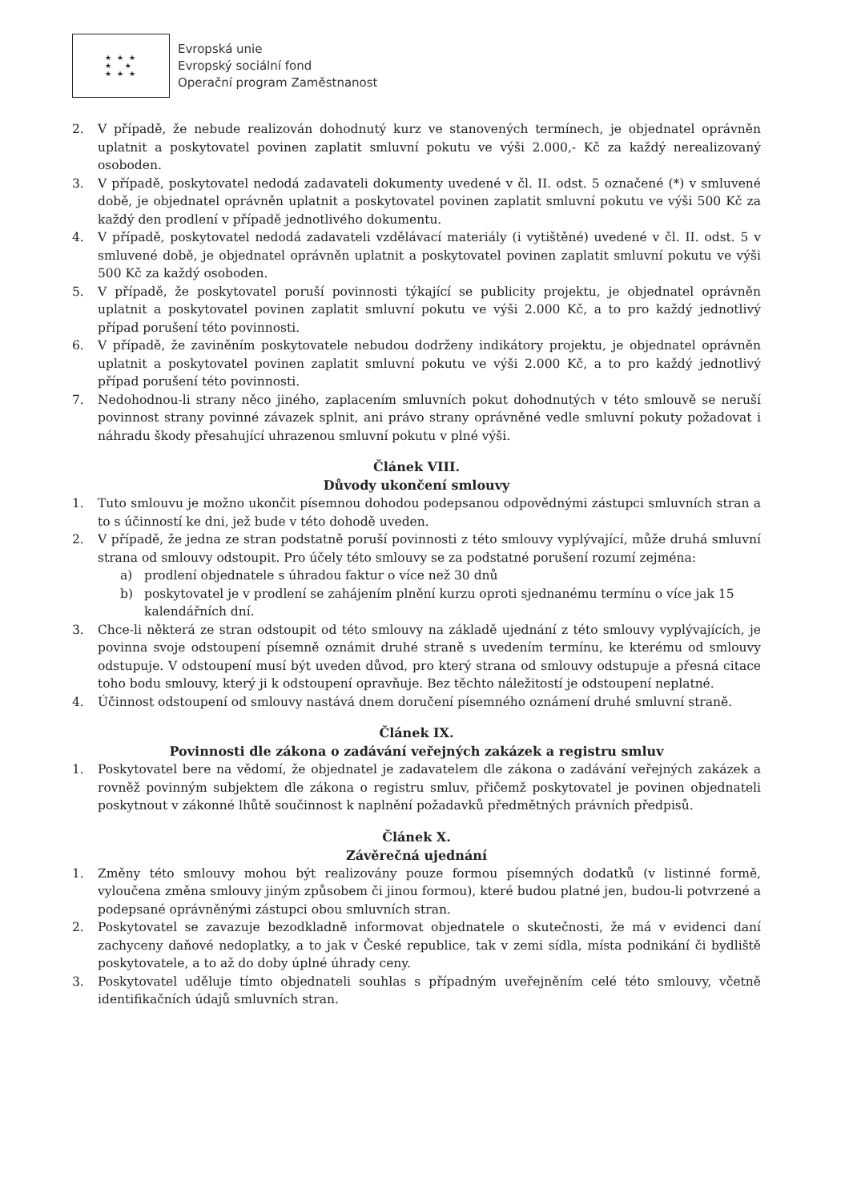★ ★ ★
★ ★
★ ★ ★
Evropská unie
Evropský sociální fond
Operační program Zaměstnanost
2. V případě, že nebude realizován dohodnutý kurz ve stanovených termínech, je objednatel oprávněn uplatnit a poskytovatel povinen zaplatit smluvní pokutu ve výši 2.000,- Kč za každý nerealizovaný osoboden.
3. V případě, poskytovatel nedodá zadavateli dokumenty uvedené v čl. II. odst. 5 označené (*) v smluvené době, je objednatel oprávněn uplatnit a poskytovatel povinen zaplatit smluvní pokutu ve výši 500 Kč za každý den prodlení v případě jednotlivého dokumentu.
4. V případě, poskytovatel nedodá zadavateli vzdělávací materiály (i vytištěné) uvedené v čl. II. odst. 5 v smluvené době, je objednatel oprávněn uplatnit a poskytovatel povinen zaplatit smluvní pokutu ve výši 500 Kč za každý osoboden.
5. V případě, že poskytovatel poruší povinnosti týkající se publicity projektu, je objednatel oprávněn uplatnit a poskytovatel povinen zaplatit smluvní pokutu ve výši 2.000 Kč, a to pro každý jednotlivý případ porušení této povinnosti.
6. V případě, že zaviněním poskytovatele nebudou dodrženy indikátory projektu, je objednatel oprávněn uplatnit a poskytovatel povinen zaplatit smluvní pokutu ve výši 2.000 Kč, a to pro každý jednotlivý případ porušení této povinnosti.
7. Nedohodnou-li strany něco jiného, zaplacením smluvních pokut dohodnutých v této smlouvě se neruší povinnost strany povinné závazek splnit, ani právo strany oprávněné vedle smluvní pokuty požadovat i náhradu škody přesahující uhrazenou smluvní pokutu v plné výši.
Článek VIII.
Důvody ukončení smlouvy
1. Tuto smlouvu je možno ukončit písemnou dohodou podepsanou odpovědnými zástupci smluvních stran a to s účinností ke dni, jež bude v této dohodě uveden.
2. V případě, že jedna ze stran podstatně poruší povinnosti z této smlouvy vyplývající, může druhá smluvní strana od smlouvy odstoupit. Pro účely této smlouvy se za podstatné porušení rozumí zejména:
a) prodlení objednatele s úhradou faktur o více než 30 dnů
b) poskytovatel je v prodlení se zahájením plnění kurzu oproti sjednanému termínu o více jak 15 kalendářních dní.
3. Chce-li některá ze stran odstoupit od této smlouvy na základě ujednání z této smlouvy vyplývajících, je povinna svoje odstoupení písemně oznámit druhé straně s uvedením termínu, ke kterému od smlouvy odstupuje. V odstoupení musí být uveden důvod, pro který strana od smlouvy odstupuje a přesná citace toho bodu smlouvy, který ji k odstoupení opravňuje. Bez těchto náležitostí je odstoupení neplatné.
4. Účinnost odstoupení od smlouvy nastává dnem doručení písemného oznámení druhé smluvní straně.
Článek IX.
Povinnosti dle zákona o zadávání veřejných zakázek a registru smluv
1. Poskytovatel bere na vědomí, že objednatel je zadavatelem dle zákona o zadávání veřejných zakázek a rovněž povinným subjektem dle zákona o registru smluv, přičemž poskytovatel je povinen objednateli poskytnout v zákonné lhůtě součinnost k naplnění požadavků předmětných právních předpisů.
Článek X.
Závěrečná ujednání
1. Změny této smlouvy mohou být realizovány pouze formou písemných dodatků (v listinné formě, vyloučena změna smlouvy jiným způsobem či jinou formou), které budou platné jen, budou-li potvrzené a podepsané oprávněnými zástupci obou smluvních stran.
2. Poskytovatel se zavazuje bezodkladně informovat objednatele o skutečnosti, že má v evidenci daní zachyceny daňové nedoplatky, a to jak v České republice, tak v zemi sídla, místa podnikání či bydliště poskytovatele, a to až do doby úplné úhrady ceny.
3. Poskytovatel uděluje tímto objednateli souhlas s případným uveřejněním celé této smlouvy, včetně identifikačních údajů smluvních stran.